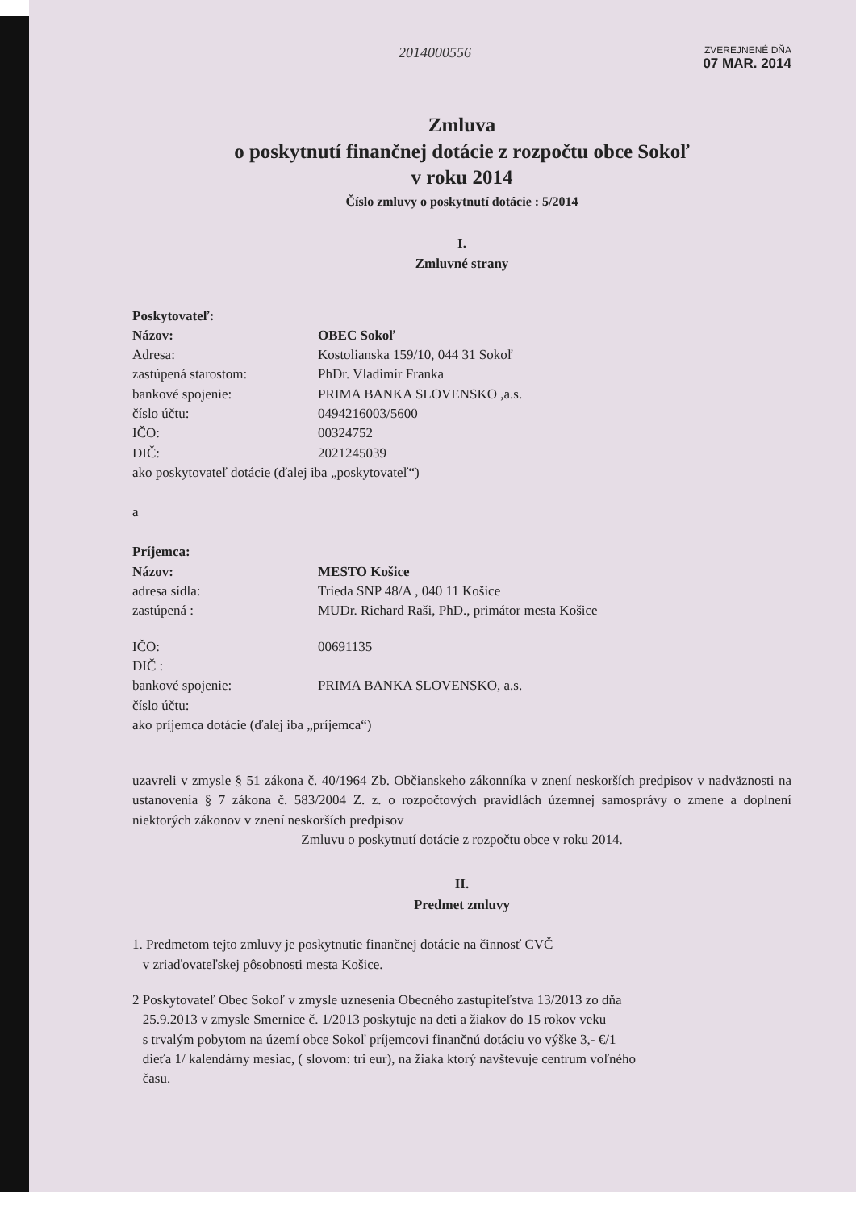2014000556
ZVEREJNENÉ DŇA
07 MAR. 2014
Zmluva
o poskytnutí finančnej dotácie z rozpočtu obce Sokoľ
v roku 2014
Číslo zmluvy o poskytnutí dotácie : 5/2014
I.
Zmluvné strany
Poskytovateľ:
Názov: OBEC Sokoľ
Adresa: Kostolianska 159/10, 044 31 Sokoľ
zastúpená starostom: PhDr. Vladimír Franka
bankové spojenie: PRIMA BANKA SLOVENSKO ,a.s.
číslo účtu: 0494216003/5600
IČO: 00324752
DIČ: 2021245039
ako poskytovateľ dotácie (ďalej iba „poskytovateľ“)
a
Príjemca:
Názov: MESTO Košice
adresa sídla: Trieda SNP 48/A , 040 11 Košice
zastúpená : MUDr. Richard Raši, PhD., primátor mesta Košice
IČO: 00691135
DIČ :
bankové spojenie: PRIMA BANKA SLOVENSKO, a.s.
číslo účtu:
ako príjemca dotácie (ďalej iba „príjemca“)
uzavreli v zmysle § 51 zákona č. 40/1964 Zb. Občianskeho zákonníka v znení neskorších predpisov v nadväznosti na ustanovenia § 7 zákona č. 583/2004 Z. z. o rozpočtových pravidlách územnej samosprávy o zmene a doplnení niektorých zákonov v znení neskorších predpisov
Zmluvu o poskytnutí dotácie z rozpočtu obce v roku 2014.
II.
Predmet zmluvy
1. Predmetom tejto zmluvy je poskytnutie finančnej dotácie na činnosť CVČ
v zriaďovateľskej pôsobnosti mesta Košice.
2 Poskytovateľ Obec Sokoľ v zmysle uznesenia Obecného zastupiteľstva 13/2013 zo dňa
25.9.2013 v zmysle Smernice č. 1/2013 poskytuje na deti a žiakov do 15 rokov veku
s trvalým pobytom na území obce Sokoľ príjemcovi finančnú dotáciu vo výške 3,- €/1
dieťa 1/ kalendárny mesiac, ( slovom: tri eur), na žiaka ktorý navštevuje centrum voľného
času.